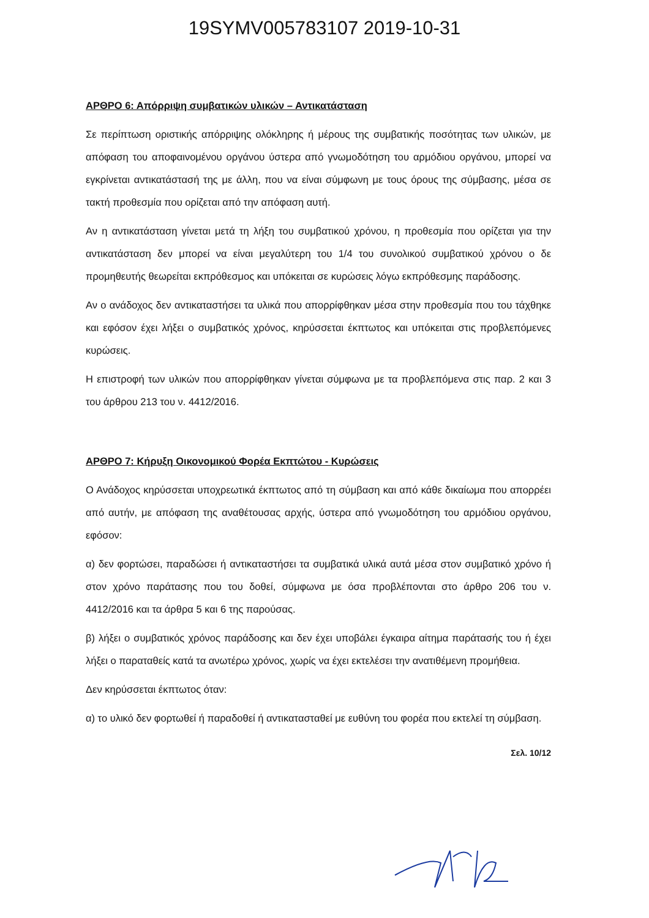19SYMV005783107 2019-10-31
ΑΡΘΡΟ 6: Απόρριψη συμβατικών υλικών – Αντικατάσταση
Σε περίπτωση οριστικής απόρριψης ολόκληρης ή μέρους της συμβατικής ποσότητας των υλικών, με απόφαση του αποφαινομένου οργάνου ύστερα από γνωμοδότηση του αρμόδιου οργάνου, μπορεί να εγκρίνεται αντικατάστασή της με άλλη, που να είναι σύμφωνη με τους όρους της σύμβασης, μέσα σε τακτή προθεσμία που ορίζεται από την απόφαση αυτή.
Αν η αντικατάσταση γίνεται μετά τη λήξη του συμβατικού χρόνου, η προθεσμία που ορίζεται για την αντικατάσταση δεν μπορεί να είναι μεγαλύτερη του 1/4 του συνολικού συμβατικού χρόνου ο δε προμηθευτής θεωρείται εκπρόθεσμος και υπόκειται σε κυρώσεις λόγω εκπρόθεσμης παράδοσης.
Αν ο ανάδοχος δεν αντικαταστήσει τα υλικά που απορρίφθηκαν μέσα στην προθεσμία που του τάχθηκε και εφόσον έχει λήξει ο συμβατικός χρόνος, κηρύσσεται έκπτωτος και υπόκειται στις προβλεπόμενες κυρώσεις.
Η επιστροφή των υλικών που απορρίφθηκαν γίνεται σύμφωνα με τα προβλεπόμενα στις παρ. 2 και 3 του άρθρου 213 του ν. 4412/2016.
ΑΡΘΡΟ 7: Κήρυξη Οικονομικού Φορέα Εκπτώτου - Κυρώσεις
Ο Ανάδοχος κηρύσσεται υποχρεωτικά έκπτωτος από τη σύμβαση και από κάθε δικαίωμα που απορρέει από αυτήν, με απόφαση της αναθέτουσας αρχής, ύστερα από γνωμοδότηση του αρμόδιου οργάνου, εφόσον:
α) δεν φορτώσει, παραδώσει ή αντικαταστήσει τα συμβατικά υλικά αυτά μέσα στον συμβατικό χρόνο ή στον χρόνο παράτασης που του δοθεί, σύμφωνα με όσα προβλέπονται στο άρθρο 206 του ν. 4412/2016 και τα άρθρα 5 και 6 της παρούσας.
β) λήξει ο συμβατικός χρόνος παράδοσης και δεν έχει υποβάλει έγκαιρα αίτημα παράτασής του ή έχει λήξει ο παραταθείς κατά τα ανωτέρω χρόνος, χωρίς να έχει εκτελέσει την ανατιθέμενη προμήθεια.
Δεν κηρύσσεται έκπτωτος όταν:
α) το υλικό δεν φορτωθεί ή παραδοθεί ή αντικατασταθεί με ευθύνη του φορέα που εκτελεί τη σύμβαση.
Σελ. 10/12